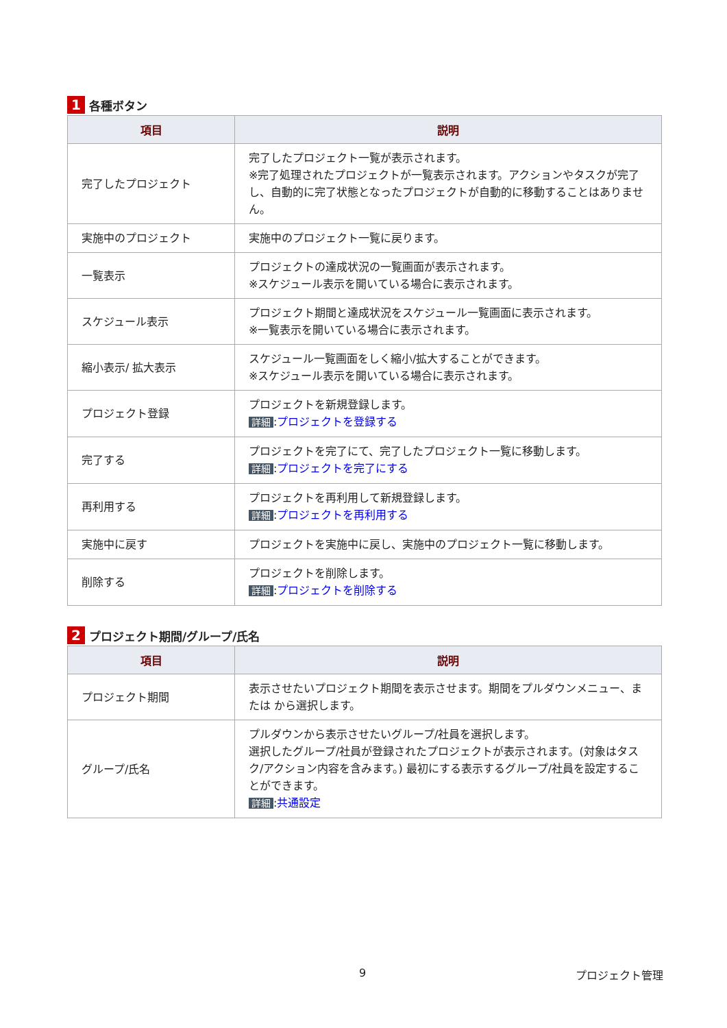1 各種ボタン
| 項目 | 説明 |
| --- | --- |
| 完了したプロジェクト | 完了したプロジェクト一覧が表示されます。 ※完了処理されたプロジェクトが一覧表示されます。アクションやタスクが完了し、自動的に完了状態となったプロジェクトが自動的に移動することはありません。 |
| 実施中のプロジェクト | 実施中のプロジェクト一覧に戻ります。 |
| 一覧表示 | プロジェクトの達成状況の一覧画面が表示されます。 ※スケジュール表示を開いている場合に表示されます。 |
| スケジュール表示 | プロジェクト期間と達成状況をスケジュール一覧画面に表示されます。 ※一覧表示を開いている場合に表示されます。 |
| 縮小表示/ 拡大表示 | スケジュール一覧画面をしく縮小/拡大することができます。 ※スケジュール表示を開いている場合に表示されます。 |
| プロジェクト登録 | プロジェクトを新規登録します。 詳細 : プロジェクトを登録する |
| 完了する | プロジェクトを完了にて、完了したプロジェクト一覧に移動します。 詳細 : プロジェクトを完了にする |
| 再利用する | プロジェクトを再利用して新規登録します。 詳細 : プロジェクトを再利用する |
| 実施中に戻す | プロジェクトを実施中に戻し、実施中のプロジェクト一覧に移動します。 |
| 削除する | プロジェクトを削除します。 詳細 : プロジェクトを削除する |
2 プロジェクト期間/グループ/氏名
| 項目 | 説明 |
| --- | --- |
| プロジェクト期間 | 表示させたいプロジェクト期間を表示させます。期間をプルダウンメニュー、または から選択します。 |
| グループ/氏名 | プルダウンから表示させたいグループ/社員を選択します。 選択したグループ/社員が登録されたプロジェクトが表示されます。(対象はタスク/アクション内容を含みます。) 最初にする表示するグループ/社員を設定することができます。 詳細 : 共通設定 |
9 プロジェクト管理